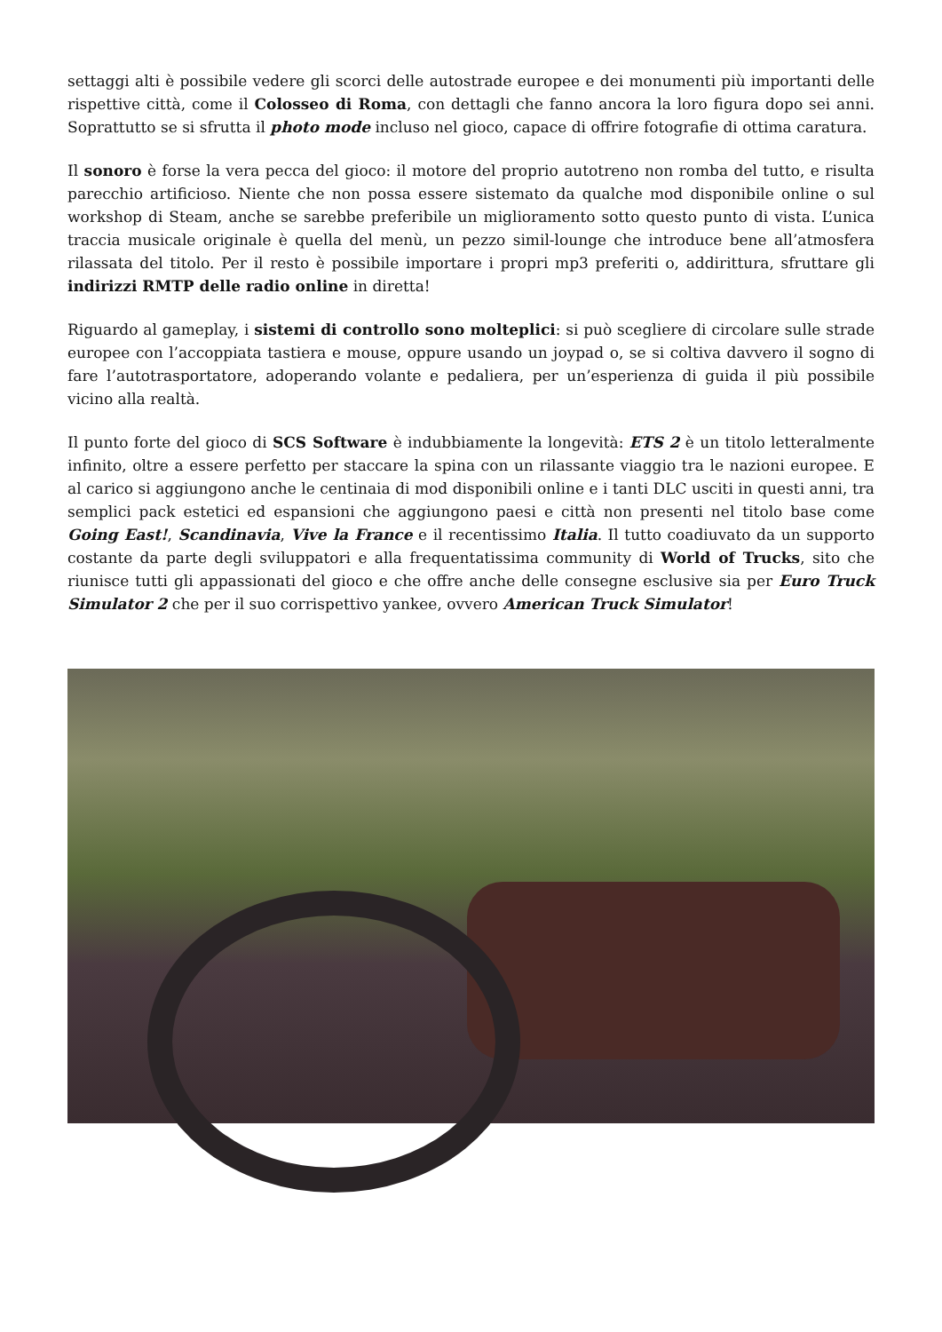settaggi alti è possibile vedere gli scorci delle autostrade europee e dei monumenti più importanti delle rispettive città, come il Colosseo di Roma, con dettagli che fanno ancora la loro figura dopo sei anni. Soprattutto se si sfrutta il photo mode incluso nel gioco, capace di offrire fotografie di ottima caratura.
Il sonoro è forse la vera pecca del gioco: il motore del proprio autotreno non romba del tutto, e risulta parecchio artificioso. Niente che non possa essere sistemato da qualche mod disponibile online o sul workshop di Steam, anche se sarebbe preferibile un miglioramento sotto questo punto di vista. L’unica traccia musicale originale è quella del menù, un pezzo simil-lounge che introduce bene all’atmosfera rilassata del titolo. Per il resto è possibile importare i propri mp3 preferiti o, addirittura, sfruttare gli indirizzi RMTP delle radio online in diretta!
Riguardo al gameplay, i sistemi di controllo sono molteplici: si può scegliere di circolare sulle strade europee con l’accoppiata tastiera e mouse, oppure usando un joypad o, se si coltiva davvero il sogno di fare l’autotrasportatore, adoperando volante e pedaliera, per un’esperienza di guida il più possibile vicino alla realtà.
Il punto forte del gioco di SCS Software è indubbiamente la longevità: ETS 2 è un titolo letteralmente infinito, oltre a essere perfetto per staccare la spina con un rilassante viaggio tra le nazioni europee. E al carico si aggiungono anche le centinaia di mod disponibili online e i tanti DLC usciti in questi anni, tra semplici pack estetici ed espansioni che aggiungono paesi e città non presenti nel titolo base come Going East!, Scandinavia, Vive la France e il recentissimo Italia. Il tutto coadiuvato da un supporto costante da parte degli sviluppatori e alla frequentatissima community di World of Trucks, sito che riunisce tutti gli appassionati del gioco e che offre anche delle consegne esclusive sia per Euro Truck Simulator 2 che per il suo corrispettivo yankee, ovvero American Truck Simulator!